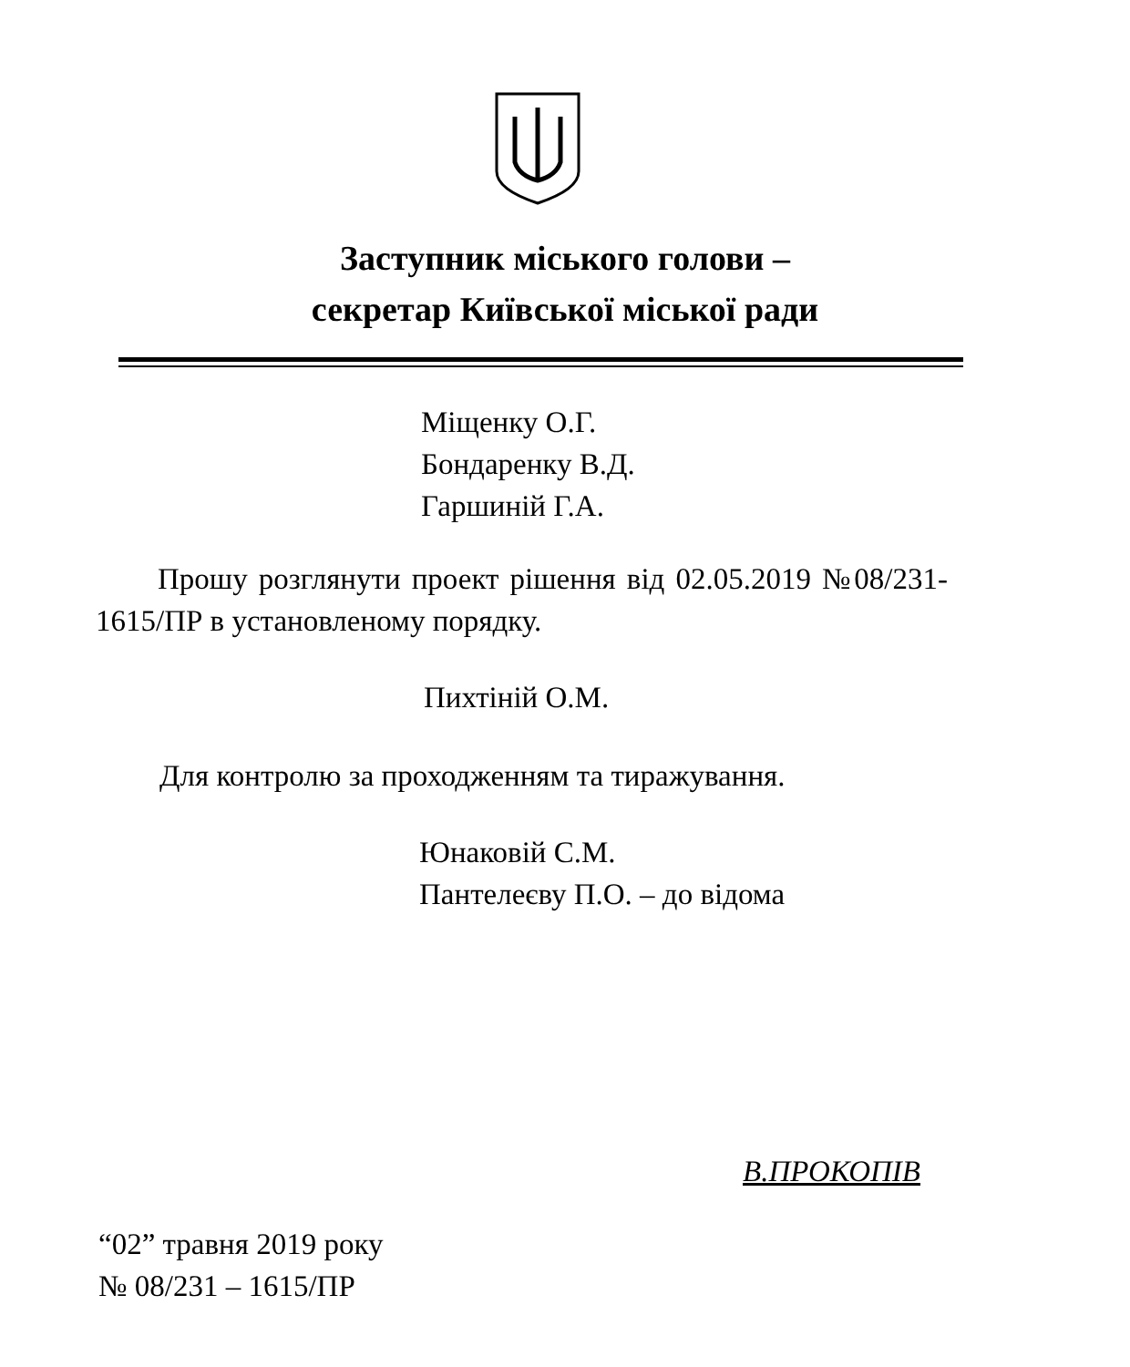Заступник міського голови –
секретар Київської міської ради
Міщенку О.Г.
Бондаренку В.Д.
Гаршиній Г.А.
Прошу розглянути проект рішення від 02.05.2019 №08/231- 1615/ПР в установленому порядку.
Пихтіній О.М.
Для контролю за проходженням та тиражування.
Юнаковій С.М.
Пантелеєву П.О. – до відома
В.ПРОКОПІВ
“02” травня 2019 року
№ 08/231 – 1615/ПР